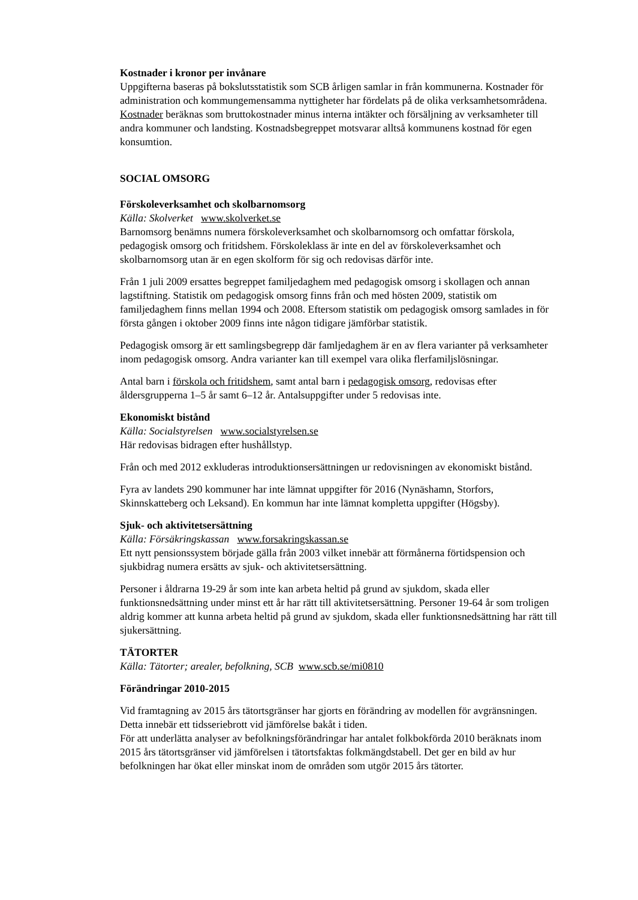Kostnader i kronor per invånare
Uppgifterna baseras på bokslutsstatistik som SCB årligen samlar in från kommunerna. Kostnader för administration och kommungemensamma nyttigheter har fördelats på de olika verksamhetsområdena. Kostnader beräknas som bruttokostnader minus interna intäkter och försäljning av verksamheter till andra kommuner och landsting. Kostnadsbegreppet motsvarar alltså kommunens kostnad för egen konsumtion.
SOCIAL OMSORG
Förskoleverksamhet och skolbarnomsorg
Källa: Skolverket www.skolverket.se
Barnomsorg benämns numera förskoleverksamhet och skolbarnomsorg och omfattar förskola, pedagogisk omsorg och fritidshem. Förskoleklass är inte en del av förskoleverksamhet och skolbarnomsorg utan är en egen skolform för sig och redovisas därför inte.
Från 1 juli 2009 ersattes begreppet familjedaghem med pedagogisk omsorg i skollagen och annan lagstiftning. Statistik om pedagogisk omsorg finns från och med hösten 2009, statistik om familjedaghem finns mellan 1994 och 2008. Eftersom statistik om pedagogisk omsorg samlades in för första gången i oktober 2009 finns inte någon tidigare jämförbar statistik.
Pedagogisk omsorg är ett samlingsbegrepp där famljedaghem är en av flera varianter på verksamheter inom pedagogisk omsorg. Andra varianter kan till exempel vara olika flerfamiljslösningar.
Antal barn i förskola och fritidshem, samt antal barn i pedagogisk omsorg, redovisas efter åldersgrupperna 1–5 år samt 6–12 år. Antalsuppgifter under 5 redovisas inte.
Ekonomiskt bistånd
Källa: Socialstyrelsen www.socialstyrelsen.se
Här redovisas bidragen efter hushållstyp.
Från och med 2012 exkluderas introduktionsersättningen ur redovisningen av ekonomiskt bistånd.
Fyra av landets 290 kommuner har inte lämnat uppgifter för 2016 (Nynäshamn, Storfors, Skinnskatteberg och Leksand). En kommun har inte lämnat kompletta uppgifter (Högsby).
Sjuk- och aktivitetsersättning
Källa: Försäkringskassan www.forsakringskassan.se
Ett nytt pensionssystem började gälla från 2003 vilket innebär att förmånerna förtidspension och sjukbidrag numera ersätts av sjuk- och aktivitetsersättning.
Personer i åldrarna 19-29 år som inte kan arbeta heltid på grund av sjukdom, skada eller funktionsnedsättning under minst ett år har rätt till aktivitetsersättning. Personer 19-64 år som troligen aldrig kommer att kunna arbeta heltid på grund av sjukdom, skada eller funktionsnedsättning har rätt till sjukersättning.
TÄTORTER
Källa: Tätorter; arealer, befolkning, SCB www.scb.se/mi0810
Förändringar 2010-2015
Vid framtagning av 2015 års tätortsgränser har gjorts en förändring av modellen för avgränsningen. Detta innebär ett tidsseriebrott vid jämförelse bakåt i tiden.
För att underlätta analyser av befolkningsförändringar har antalet folkbokförda 2010 beräknats inom 2015 års tätortsgränser vid jämförelsen i tätortsfaktas folkmängdstabell. Det ger en bild av hur befolkningen har ökat eller minskat inom de områden som utgör 2015 års tätorter.